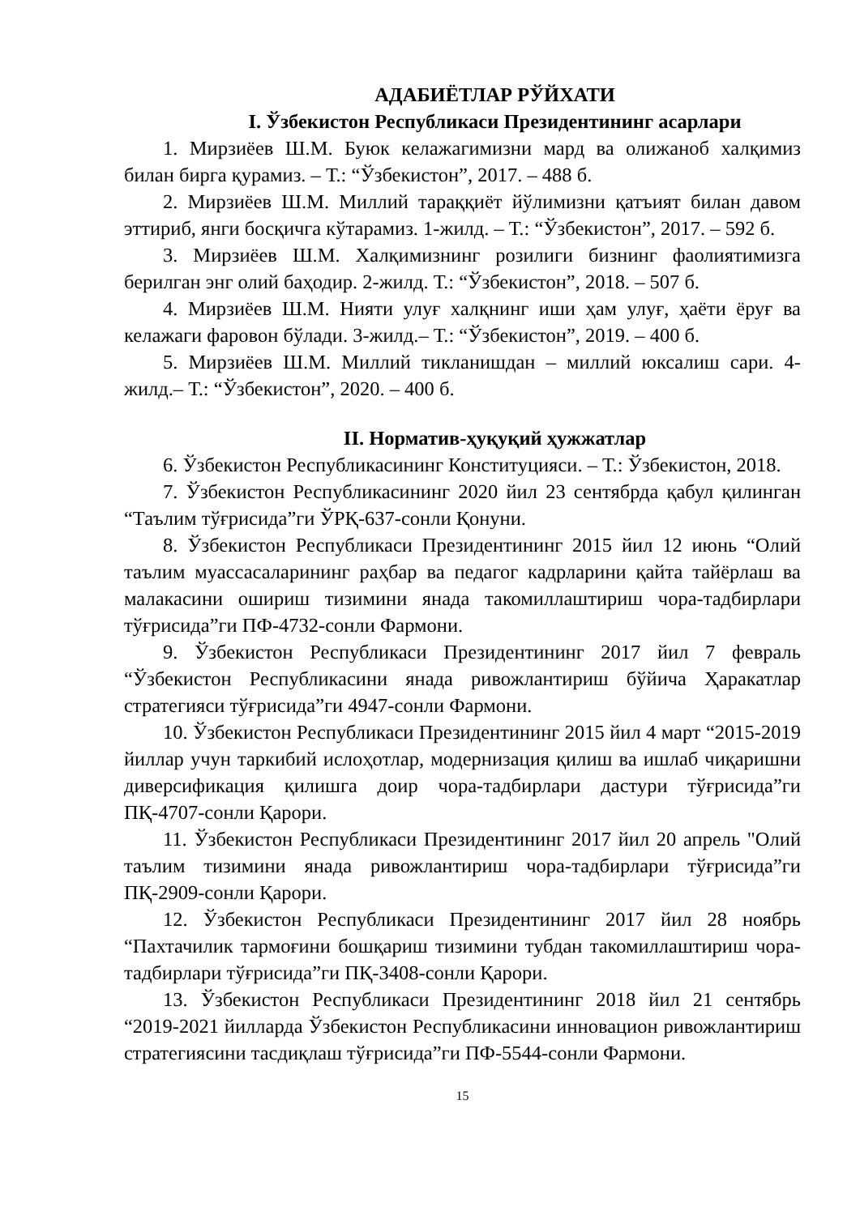АДАБИЁТЛАР РЎЙХАТИ
I. Ўзбекистон Республикаси Президентининг асарлари
1. Мирзиёев Ш.М. Буюк келажагимизни мард ва олижаноб халқимиз билан бирга қурамиз. – Т.: “Ўзбекистон”, 2017. – 488 б.
2. Мирзиёев Ш.М. Миллий тараққиёт йўлимизни қатъият билан давом эттириб, янги босқичга кўтарамиз. 1-жилд. – Т.: “Ўзбекистон”, 2017. – 592 б.
3. Мирзиёев Ш.М. Халқимизнинг розилиги бизнинг фаолиятимизга берилган энг олий баҳодир. 2-жилд. Т.: “Ўзбекистон”, 2018. – 507 б.
4. Мирзиёев Ш.М. Нияти улуғ халқнинг иши ҳам улуғ, ҳаёти ёруғ ва келажаги фаровон бўлади. 3-жилд.– Т.: “Ўзбекистон”, 2019. – 400 б.
5. Мирзиёев Ш.М. Миллий тикланишдан – миллий юксалиш сари. 4-жилд.– Т.: “Ўзбекистон”, 2020. – 400 б.
II. Норматив-ҳуқуқий ҳужжатлар
6. Ўзбекистон Республикасининг Конституцияси. – Т.: Ўзбекистон, 2018.
7. Ўзбекистон Республикасининг 2020 йил 23 сентябрда қабул қилинган “Таълим тўғрисида”ги ЎРҚ-637-сонли Қонуни.
8. Ўзбекистон Республикаси Президентининг 2015 йил 12 июнь “Олий таълим муассасаларининг раҳбар ва педагог кадрларини қайта тайёрлаш ва малакасини ошириш тизимини янада такомиллаштириш чора-тадбирлари тўғрисида”ги ПФ-4732-сонли Фармони.
9. Ўзбекистон Республикаси Президентининг 2017 йил 7 февраль “Ўзбекистон Республикасини янада ривожлантириш бўйича Ҳаракатлар стратегияси тўғрисида”ги 4947-сонли Фармони.
10. Ўзбекистон Республикаси Президентининг 2015 йил 4 март “2015-2019 йиллар учун таркибий ислоҳотлар, модернизация қилиш ва ишлаб чиқаришни диверсификация қилишга доир чора-тадбирлари дастури тўғрисида”ги ПҚ-4707-сонли Қарори.
11. Ўзбекистон Республикаси Президентининг 2017 йил 20 апрель "Олий таълим тизимини янада ривожлантириш чора-тадбирлари тўғрисида”ги ПҚ-2909-сонли Қарори.
12. Ўзбекистон Республикаси Президентининг 2017 йил 28 ноябрь “Пахтачилик тармоғини бошқариш тизимини тубдан такомиллаштириш чора-тадбирлари тўғрисида”ги ПҚ-3408-сонли Қарори.
13. Ўзбекистон Республикаси Президентининг 2018 йил 21 сентябрь “2019-2021 йилларда Ўзбекистон Республикасини инновацион ривожлантириш стратегиясини тасдиқлаш тўғрисида”ги ПФ-5544-сонли Фармони.
15